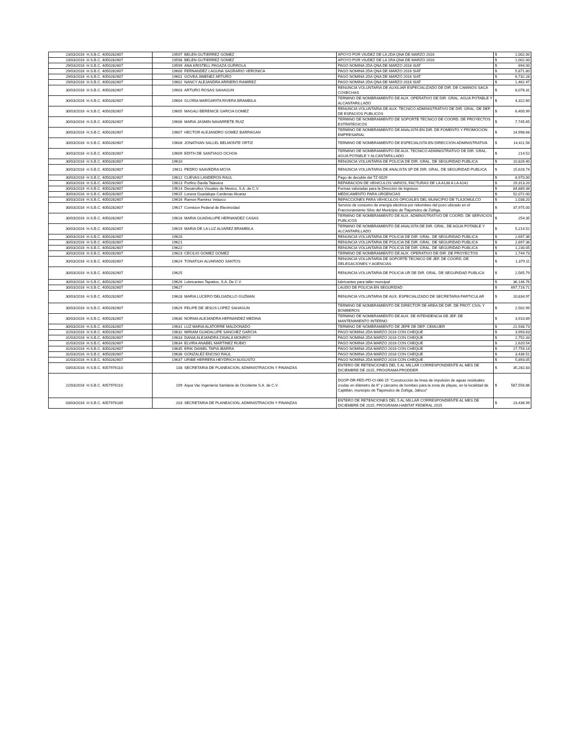| 23/03/2016 | H.S.B.C. 4050282607 | 19597 | BELEN GUTIERREZ GOMEZ | APOYO POR VIUDEZ DE LA 2DA QNA DE MARZO 2016 | $ | 1,002.00 |
| 23/03/2016 | H.S.B.C. 4050282607 | 19598 | BELEN GUTIERREZ GOMEZ | APOYO POR VIUDEZ DE LA 1RA QNA DE MARZO 2016 | $ | 1,002.00 |
| 29/03/2016 | H.S.B.C. 4050282607 | 19599 | ANA KRISTELL PAGAZA GURROLA | PAGO NOMINA 2DA QNA DE MARZO 2016 SIAT | $ | 694.00 |
| 29/03/2016 | H.S.B.C. 4050282607 | 19600 | FERNANDEZ LAGUNA SAGRARIO VERONICA | PAGO NOMINA 2DA QNA DE MARZO 2016 SIAT | $ | 5,871.80 |
| 29/03/2016 | H.S.B.C. 4050282607 | 19601 | GOVEA JIMENEZ ARTURO | PAGO NOMINA 2DA QNA DE MARZO 2016 SIAT | $ | 6,732.28 |
| 29/03/2016 | H.S.B.C. 4050282607 | 19602 | NANCY ALEJANDRA ARRIERO RAMIREZ | PAGO NOMINA 2DA QNA DE MARZO 2016 SIAT | $ | 1,462.47 |
| 30/03/2016 | H.S.B.C. 4050282607 | 19603 | ARTURO ROSAS SAHAGUN | RENUNCIA VOLUNTARIA DE AUXILIAR ESPECIALIZADO DE DIR. DE CAMINOS SACA COSECHAS | $ | 8,078.31 |
| 30/03/2016 | H.S.B.C. 4050282607 | 19604 | GLORIA MARGARITA RIVERA BRAMBILA | TERMINO DE NOMBRAMIENTO DE AUX. OPERATIVO DE DIR. GRAL. AGUA POTABLE Y ALCANTARILLADO | $ | 4,322.60 |
| 30/03/2016 | H.S.B.C. 4050282607 | 19605 | MAGALI BERENICE GARCIA GOMEZ | RENUNCIA VOLUNTARIA DE AUX. TECNICO ADMINISTRATIVO DE DIR. GRAL. DE DEF. DE ESPACIOS PUBLICOS | $ | 6,400.99 |
| 30/03/2016 | H.S.B.C. 4050282607 | 19606 | MARIA JASMIN NAVARRETE RUIZ | TERMINO DE NOMBRAMIENTO DE SOPORTE TECNICO DE COORD. DE PROYECTOS ESTRATEGICOS | $ | 7,745.65 |
| 30/03/2016 | H.S.B.C. 4050282607 | 19607 | HECTOR ALEJANDRO GOMEZ BARRAGAN | TERMINO DE NOMBRAMIENTO DE ANALISTA EN DIR. DE FOMENTO Y PROMOCION EMPRESARIAL | $ | 14,998.68 |
| 30/03/2016 | H.S.B.C. 4050282607 | 19608 | JONATHAN SALLEL BELMONTE ORTIZ | TERMINO DE NOMBRAMIENTO DE ESPECIALISTA EN DIRECCION ADMINISTRATIVA | $ | 14,411.56 |
| 30/03/2016 | H.S.B.C. 4050282607 | 19609 | EDITH DE SANTIAGO OCHOA | TERMINO DE NOMBRAMIENTO DE AUX. TECNICO ADMINISTRATIVO DE DIR. GRAL. AGUA POTABLE Y ALCANTARILLADO | $ | 214.52 |
| 30/03/2016 | H.S.B.C. 4050282607 | 19610 | | RENUNCIA VOLUNTARIA DE POLICIA DE DIR. GRAL. DE SEGURIDAD PUBLICA | $ | 10,826.40 |
| 30/03/2016 | H.S.B.C. 4050282607 | 19611 | PEDRO SAAVEDRA MOYA | RENUNCIA VOLUNTARIA DE ANALISTA SP DE DIR. GRAL. DE SEGURIDAD PUBLICA | $ | 15,628.74 |
| 30/03/2016 | H.S.B.C. 4050282607 | 19612 | CUEVAS LANDEROS RAUL | Pago de decuble del TZ-0029 | $ | 8,970.00 |
| 30/03/2016 | H.S.B.C. 4050282607 | 19613 | Porfirio Davila Talavera | REPARACION DE VEHICULOS VARIOS, FACTURAS DE LA A138 A LA A141 | $ | 29,313.20 |
| 30/03/2016 | H.S.B.C. 4050282607 | 19614 | Desarrollos Visuales de Mexico, S.A. de C.V. | Formas valoradas para la Dirección de Ingresos | $ | 84,889.38 |
| 30/03/2016 | H.S.B.C. 4050282607 | 19615 | Lorena Guadalupe Cardenas Alcaraz | MEDICAMENTO PARA URGENCIAS | $ | 52,072.00 |
| 30/03/2016 | H.S.B.C. 4050282607 | 19616 | Ramon Ramirez Velazco | REFACCIONES PARA VEHICULOS OFICIALES DEL MUNICIPIO DE TLAJOMULCO | $ | 1,038.20 |
| 30/03/2016 | H.S.B.C. 4050282607 | 19617 | Comision Federal de Electricidad | Servicio de consumo de energía electrica por rebombeo del pozo ubicado en el Fraccionamiento Silos del Municipio de Tlajomulco de Zúñiga. | $ | 37,975.00 |
| 30/03/2016 | H.S.B.C. 4050282607 | 19618 | MARIA GUADALUPE HERNANDEZ CASAS | TERMINO DE NOMBRAMIENTO DE AUX. ADMINISTRATIVO DE COORD. DE SERVICIOS PUBLICOS | $ | 254.35 |
| 30/03/2016 | H.S.B.C. 4050282607 | 19619 | MARIA DE LA LUZ ALVAREZ BRAMBILA | TERMINO DE NOMBRAMIENTO DE ANALISTA DE DIR. GRAL. DE AGUA POTABLE Y ALCANTARILLADO | $ | 5,214.52 |
| 30/03/2016 | H.S.B.C. 4050282607 | 19620 | | RENUNCIA VOLUNTARIA DE POLICIA DE DIR. GRAL. DE SEGURIDAD PUBLICA | $ | 2,697.36 |
| 30/03/2016 | H.S.B.C. 4050282607 | 19621 | | RENUNCIA VOLUNTARIA DE POLICIA DE DIR. GRAL. DE SEGURIDAD PUBLICA | $ | 2,697.36 |
| 30/03/2016 | H.S.B.C. 4050282607 | 19622 | | RENUNCIA VOLUNTARIA DE POLICIA DE DIR. GRAL. DE SEGURIDAD PUBLICA | $ | 1,230.05 |
| 30/03/2016 | H.S.B.C. 4050282607 | 19623 | CECILIO GOMEZ GOMEZ | TERMINO DE NOMBRAMIENTO DE AUX. OPERATIVO DE DIR. DE PROYECTOS | $ | 1,744.73 |
| 30/03/2016 | H.S.B.C. 4050282607 | 19624 | TONATIUH ALVARADO SANTOS | RENUNCIA VOLUNTARIA DE SOPORTE TECNICO DE JEF. DE COORD. DE DELEGACIONES Y AGENCIAS | $ | 1,379.11 |
| 30/03/2016 | H.S.B.C. 4050282607 | 19625 | | RENUNCIA VOLUNTARIA DE POLICIA UR DE DIR. GRAL. DE SEGURIDAD PUBLICA | $ | 2,565.79 |
| 30/03/2016 | H.S.B.C. 4050282607 | 19626 | Lubricantes Tapatios, S.A. De C.V. | lubricantes para taller muncipal | $ | 36,146.76 |
| 30/03/2016 | H.S.B.C. 4050282607 | 19627 | | LAUDO DE POLICIA EN SEGURIDAD | $ | 697,716.71 |
| 30/03/2016 | H.S.B.C. 4050282607 | 19628 | MARIA LUCERO DELGADILLO GUZMAN | RENUNCIA VOLUNTARIA DE AUX. ESPECIALIZADO DE SECRETARIA PARTICULAR | $ | 10,834.97 |
| 30/03/2016 | H.S.B.C. 4050282607 | 19629 | FELIPE DE JESUS LOPEZ SAHAGUN | TERMINO DE NOMBRAMIENTO DE DIRECTOR DE AREA DE DIR. DE PROT. CIVIL Y BOMBEROS | $ | 2,502.99 |
| 30/03/2016 | H.S.B.C. 4050282607 | 19630 | NORMA ALEJANDRA HERNANDEZ MEDINA | TERMINO DE NOMBRAMIENTO DE AUX. DE INTENDENCIA DE JEF. DE MANTENIMIENTO INTERNO | $ | 3,910.89 |
| 30/03/2016 | H.S.B.C. 4050282607 | 19631 | LUZ MARIA ALATORRE MALDONADO | TERMINO DE NOMBRAMIENTO DE JEFE DE DEP. CEMUJER | $ | 21,938.73 |
| 31/03/2016 | H.S.B.C. 4050282607 | 19632 | MIRIAM GUADALUPE SANCHEZ GARCIA | PAGO NOMINA 2DA MARZO 2016 CON CHEQUE | $ | 3,993.63 |
| 31/03/2016 | H.S.B.C. 4050282607 | 19633 | DANIA ALEJANDRA ZAVALA MONROY | PAGO NOMINA 2DA MARZO 2016 CON CHEQUE | $ | 2,752.33 |
| 31/03/2016 | H.S.B.C. 4050282607 | 19634 | ELVIRA ANABEL MARTINEZ RUBIO | PAGO NOMINA 2DA MARZO 2016 CON CHEQUE | $ | 2,620.54 |
| 31/03/2016 | H.S.B.C. 4050282607 | 19635 | ERIK DANIEL TAPIA IBARRA | PAGO NOMINA 2DA MARZO 2016 CON CHEQUE | $ | 17,759.14 |
| 31/03/2016 | H.S.B.C. 4050282607 | 19636 | GONZALEZ ENCISO RAUL | PAGO NOMINA 2DA MARZO 2016 CON CHEQUE | $ | 3,436.51 |
| 31/03/2016 | H.S.B.C. 4050282607 | 19637 | URIBE HERRERA HEYDRICH AUGUSTO | PAGO NOMINA 2DA MARZO 2016 CON CHEQUE | $ | 5,893.05 |
| 03/03/2016 | H.S.B.C. 4057976110 | 108 | SECRETARIA DE PLANEACION, ADMINISTRACION Y FINANZAS | ENTERO DE RETENCIONES DEL 5 AL MILLAR CORRESPONDIENTE AL MES DE DICIEMBRE DE 2015, PROGRAMA PRODDER | $ | 35,282.83 |
| 22/03/2016 | H.S.B.C. 4057976110 | 109 | Aqua Vac Ingenieria Sanitaria de Occidente S.A. de C.V. | DGOP-DR-FED-PD-CI-066-15 "Construcción de línea de impulsión de aguas residuales crudas en diámetro de 6" y cárcamo de bombeo para la zona de playas, en la localidad de Cajititlán, municipio de Tlajomulco de Zúñiga, Jalisco" | $ | 587,556.86 |
| 03/03/2016 | H.S.B.C. 4057976185 | 203 | SECRETARIA DE PLANEACION, ADMINISTRACION Y FINANZAS | ENTERO DE RETENCIONES DEL 5 AL MILLAR CORRESPONDIENTE AL MES DE DICIEMBRE DE 2015, PROGRAMA HABITAT FEDERAL 2015 | $ | 23,436.99 |